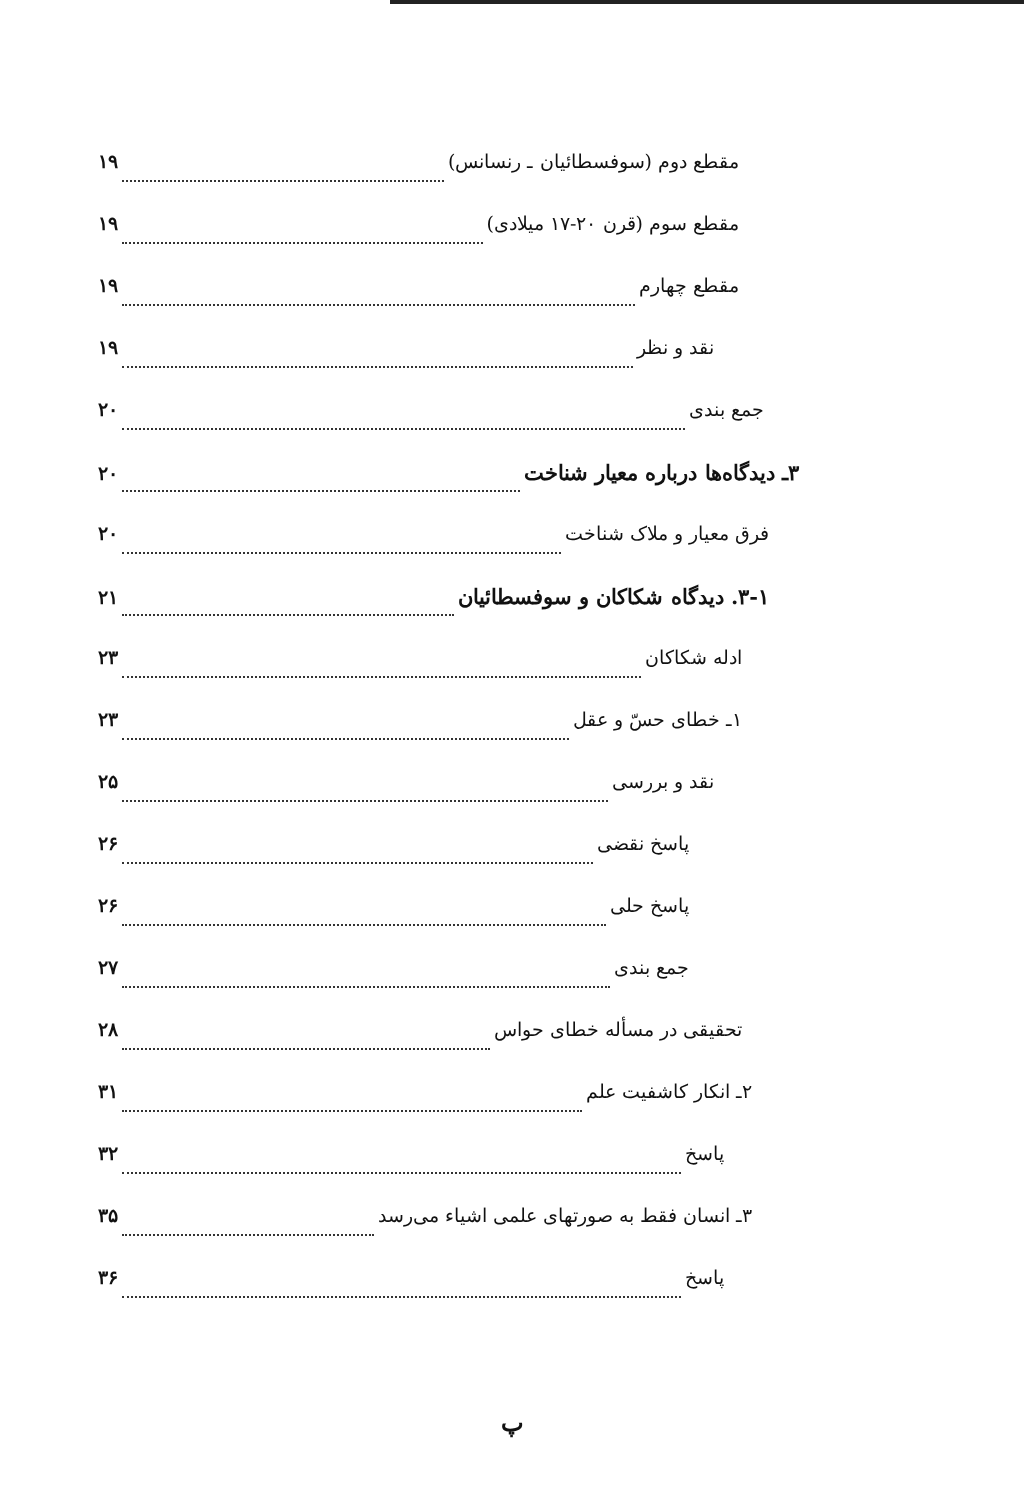مقطع دوم (سوفسطائیان ـ رنسانس) ۱۹
مقطع سوم (قرن ۲۰-۱۷ میلادی) ۱۹
مقطع چهارم ۱۹
نقد و نظر ۱۹
جمع بندی ۲۰
۳ـ دیدگاه‌ها درباره معیار شناخت ۲۰
فرق معیار و ملاک شناخت ۲۰
۳-۱. دیدگاه شکاکان و سوفسطائیان ۲۱
ادله شکاکان ۲۳
۱ـ خطای حسّ و عقل ۲۳
نقد و بررسی ۲۵
پاسخ نقضی ۲۶
پاسخ حلی ۲۶
جمع بندی ۲۷
تحقیقی در مسأله خطای حواس ۲۸
۲ـ انکار کاشفیت علم ۳۱
پاسخ ۳۲
۳ـ انسان فقط به صورتهای علمی اشیاء می‌رسد ۳۵
پاسخ ۳۶
پ